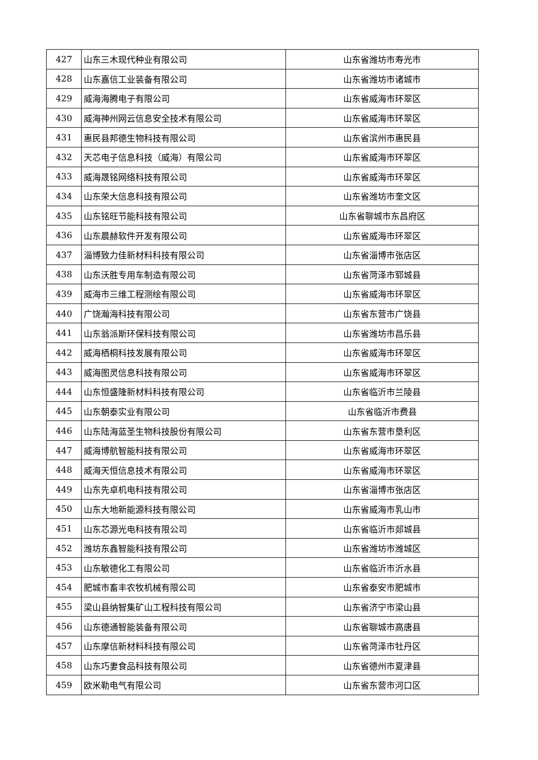| 427 | 山东三木现代种业有限公司 | 山东省潍坊市寿光市 |
| 428 | 山东嘉信工业装备有限公司 | 山东省潍坊市诸城市 |
| 429 | 威海海腾电子有限公司 | 山东省威海市环翠区 |
| 430 | 威海神州网云信息安全技术有限公司 | 山东省威海市环翠区 |
| 431 | 惠民县邦德生物科技有限公司 | 山东省滨州市惠民县 |
| 432 | 天芯电子信息科技（威海）有限公司 | 山东省威海市环翠区 |
| 433 | 威海晟铭网络科技有限公司 | 山东省威海市环翠区 |
| 434 | 山东荣大信息科技有限公司 | 山东省潍坊市奎文区 |
| 435 | 山东铭旺节能科技有限公司 | 山东省聊城市东昌府区 |
| 436 | 山东晨赫软件开发有限公司 | 山东省威海市环翠区 |
| 437 | 淄博致力佳新材料科技有限公司 | 山东省淄博市张店区 |
| 438 | 山东沃胜专用车制造有限公司 | 山东省菏泽市郓城县 |
| 439 | 威海市三维工程测绘有限公司 | 山东省威海市环翠区 |
| 440 | 广饶瀚海科技有限公司 | 山东省东营市广饶县 |
| 441 | 山东翁派斯环保科技有限公司 | 山东省潍坊市昌乐县 |
| 442 | 威海栖桐科技发展有限公司 | 山东省威海市环翠区 |
| 443 | 威海图灵信息科技有限公司 | 山东省威海市环翠区 |
| 444 | 山东恒盛隆新材料科技有限公司 | 山东省临沂市兰陵县 |
| 445 | 山东朝泰实业有限公司 | 山东省临沂市费县 |
| 446 | 山东陆海蓝圣生物科技股份有限公司 | 山东省东营市垦利区 |
| 447 | 威海博航智能科技有限公司 | 山东省威海市环翠区 |
| 448 | 威海天恒信息技术有限公司 | 山东省威海市环翠区 |
| 449 | 山东先卓机电科技有限公司 | 山东省淄博市张店区 |
| 450 | 山东大地新能源科技有限公司 | 山东省威海市乳山市 |
| 451 | 山东芯源光电科技有限公司 | 山东省临沂市郯城县 |
| 452 | 潍坊东鑫智能科技有限公司 | 山东省潍坊市潍城区 |
| 453 | 山东敏德化工有限公司 | 山东省临沂市沂水县 |
| 454 | 肥城市畜丰农牧机械有限公司 | 山东省泰安市肥城市 |
| 455 | 梁山县纳智集矿山工程科技有限公司 | 山东省济宁市梁山县 |
| 456 | 山东德通智能装备有限公司 | 山东省聊城市高唐县 |
| 457 | 山东摩信新材料科技有限公司 | 山东省菏泽市牡丹区 |
| 458 | 山东巧妻食品科技有限公司 | 山东省德州市夏津县 |
| 459 | 欧米勒电气有限公司 | 山东省东营市河口区 |